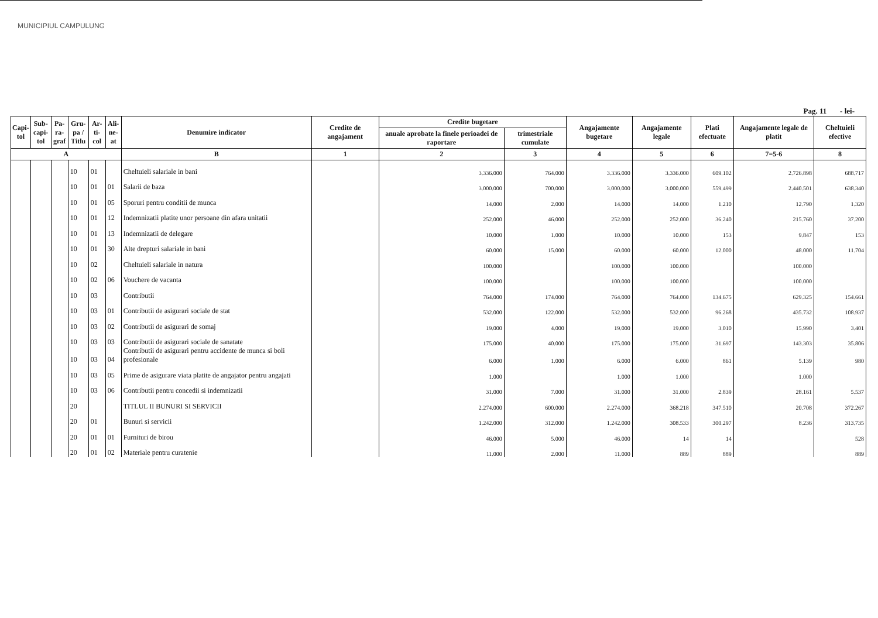MUNICIPIUL CAMPULUNG
Pag. 11 - lei-
| Capi-tol | Sub-capi-tol | Pa-ra-graf | Gru-pa / Titlu | Ar-ti-col | Ali-ne-at | Denumire indicator | Credite de angajament | Credite bugetare | | Angajamente bugetare | Angajamente legale | Plati efectuate | Angajamente legale de platit | Cheltuieli efective |
| --- | --- | --- | --- | --- | --- | --- | --- | --- | --- | --- | --- | --- | --- | --- |
| | | | | | | | | anuale aprobate la finele perioadei de raportare | trimestriale cumulate | | | | | |
| A | | | | | | B | 1 | 2 | 3 | 4 | 5 | 6 | 7=5-6 | 8 |
| | | | 10 | 01 | | Cheltuieli salariale in bani | | 3.336.000 | 764.000 | 3.336.000 | 3.336.000 | 609.102 | 2.726.898 | 688.717 |
| | | | 10 | 01 | 01 | Salarii de baza | | 3.000.000 | 700.000 | 3.000.000 | 3.000.000 | 559.499 | 2.440.501 | 638.340 |
| | | | 10 | 01 | 05 | Sporuri pentru conditii de munca | | 14.000 | 2.000 | 14.000 | 14.000 | 1.210 | 12.790 | 1.320 |
| | | | 10 | 01 | 12 | Indemnizatii platite unor persoane din afara unitatii | | 252.000 | 46.000 | 252.000 | 252.000 | 36.240 | 215.760 | 37.200 |
| | | | 10 | 01 | 13 | Indemnizatii de delegare | | 10.000 | 1.000 | 10.000 | 10.000 | 153 | 9.847 | 153 |
| | | | 10 | 01 | 30 | Alte drepturi salariale in bani | | 60.000 | 15.000 | 60.000 | 60.000 | 12.000 | 48.000 | 11.704 |
| | | | 10 | 02 | | Cheltuieli salariale in natura | | 100.000 | | 100.000 | 100.000 | | 100.000 | |
| | | | 10 | 02 | 06 | Vouchere de vacanta | | 100.000 | | 100.000 | 100.000 | | 100.000 | |
| | | | 10 | 03 | | Contributii | | 764.000 | 174.000 | 764.000 | 764.000 | 134.675 | 629.325 | 154.661 |
| | | | 10 | 03 | 01 | Contributii de asigurari sociale de stat | | 532.000 | 122.000 | 532.000 | 532.000 | 96.268 | 435.732 | 108.937 |
| | | | 10 | 03 | 02 | Contributii de asigurari de somaj | | 19.000 | 4.000 | 19.000 | 19.000 | 3.010 | 15.990 | 3.401 |
| | | | 10 | 03 | 03 | Contributii de asigurari sociale de sanatate | | 175.000 | 40.000 | 175.000 | 175.000 | 31.697 | 143.303 | 35.806 |
| | | | 10 | 03 | 04 | Contributii de asigurari pentru accidente de munca si boli profesionale | | 6.000 | 1.000 | 6.000 | 6.000 | 861 | 5.139 | 980 |
| | | | 10 | 03 | 05 | Prime de asigurare viata platite de angajator pentru angajati | | 1.000 | | 1.000 | 1.000 | | 1.000 | |
| | | | 10 | 03 | 06 | Contributii pentru concedii si indemnizatii | | 31.000 | 7.000 | 31.000 | 31.000 | 2.839 | 28.161 | 5.537 |
| | | | 20 | | | TITLUL II BUNURI SI SERVICII | | 2.274.000 | 600.000 | 2.274.000 | 368.218 | 347.510 | 20.708 | 372.267 |
| | | | 20 | 01 | | Bunuri si servicii | | 1.242.000 | 312.000 | 1.242.000 | 308.533 | 300.297 | 8.236 | 313.735 |
| | | | 20 | 01 | 01 | Furnituri de birou | | 46.000 | 5.000 | 46.000 | 14 | 14 | | 528 |
| | | | 20 | 01 | 02 | Materiale pentru curatenie | | 11.000 | 2.000 | 11.000 | 889 | 889 | | 889 |